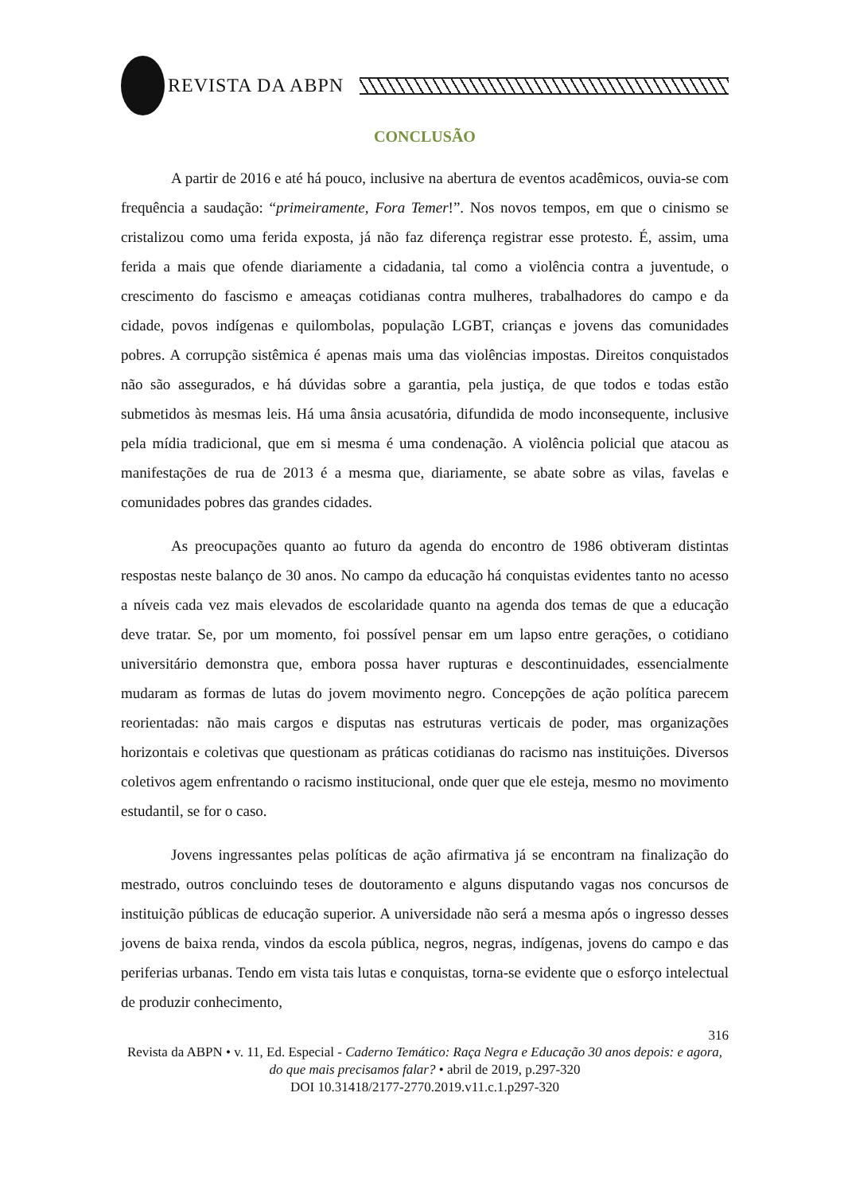REVISTA DA ABPN
CONCLUSÃO
A partir de 2016 e até há pouco, inclusive na abertura de eventos acadêmicos, ouvia-se com frequência a saudação: “primeiramente, Fora Temer!”. Nos novos tempos, em que o cinismo se cristalizou como uma ferida exposta, já não faz diferença registrar esse protesto. É, assim, uma ferida a mais que ofende diariamente a cidadania, tal como a violência contra a juventude, o crescimento do fascismo e ameaças cotidianas contra mulheres, trabalhadores do campo e da cidade, povos indígenas e quilombolas, população LGBT, crianças e jovens das comunidades pobres. A corrupção sistêmica é apenas mais uma das violências impostas. Direitos conquistados não são assegurados, e há dúvidas sobre a garantia, pela justiça, de que todos e todas estão submetidos às mesmas leis. Há uma ânsia acusatória, difundida de modo inconsequente, inclusive pela mídia tradicional, que em si mesma é uma condenação. A violência policial que atacou as manifestações de rua de 2013 é a mesma que, diariamente, se abate sobre as vilas, favelas e comunidades pobres das grandes cidades.
As preocupações quanto ao futuro da agenda do encontro de 1986 obtiveram distintas respostas neste balanço de 30 anos. No campo da educação há conquistas evidentes tanto no acesso a níveis cada vez mais elevados de escolaridade quanto na agenda dos temas de que a educação deve tratar. Se, por um momento, foi possível pensar em um lapso entre gerações, o cotidiano universitário demonstra que, embora possa haver rupturas e descontinuidades, essencialmente mudaram as formas de lutas do jovem movimento negro. Concepções de ação política parecem reorientadas: não mais cargos e disputas nas estruturas verticais de poder, mas organizações horizontais e coletivas que questionam as práticas cotidianas do racismo nas instituições. Diversos coletivos agem enfrentando o racismo institucional, onde quer que ele esteja, mesmo no movimento estudantil, se for o caso.
Jovens ingressantes pelas políticas de ação afirmativa já se encontram na finalização do mestrado, outros concluindo teses de doutoramento e alguns disputando vagas nos concursos de instituição públicas de educação superior. A universidade não será a mesma após o ingresso desses jovens de baixa renda, vindos da escola pública, negros, negras, indígenas, jovens do campo e das periferias urbanas. Tendo em vista tais lutas e conquistas, torna-se evidente que o esforço intelectual de produzir conhecimento,
316
Revista da ABPN • v. 11, Ed. Especial - Caderno Temático: Raça Negra e Educação 30 anos depois: e agora, do que mais precisamos falar? • abril de 2019, p.297-320
DOI 10.31418/2177-2770.2019.v11.c.1.p297-320